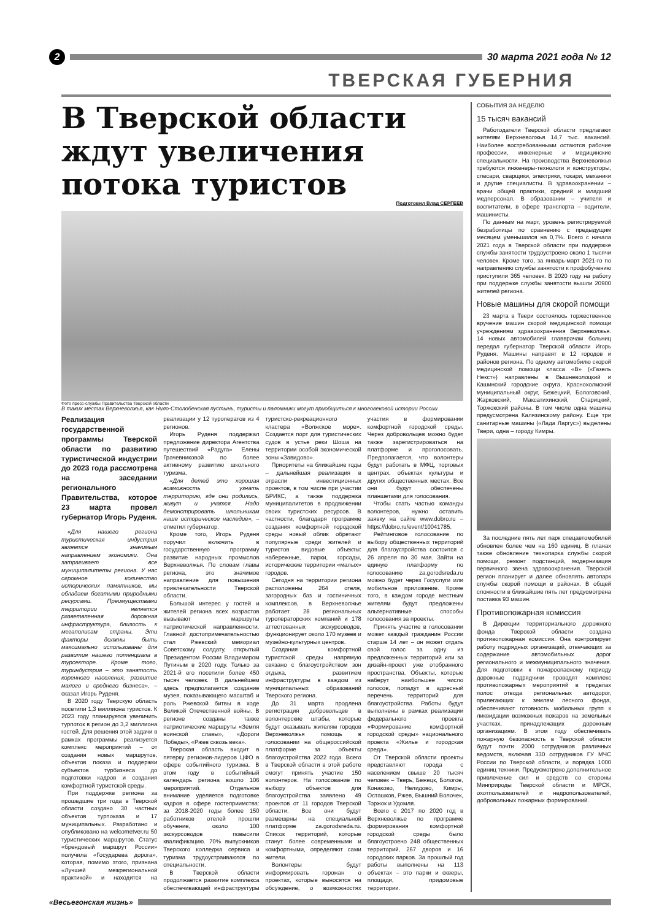2
30 марта 2021 года № 12
ТВЕРСКАЯ ГУБЕРНИЯ
В Тверской области ждут увеличения потока туристов
Подготовил Влад СЕРГЕЕВ
Фото пресс-службы Правительства Тверской области
В таких местах Верхневолжья, как Нило-Столобенская пустынь, туристы и паломники могут приобщиться к многовековой истории России
Реализация государственной программы Тверской области по развитию туристической индустрии до 2023 года рассмотрена на заседании регионального Правительства, которое 23 марта провел губернатор Игорь Руденя.
«Для нашего региона туристическая индустрия является значимым направлением экономики. Она затрагивает все муниципалитеты региона. У нас огромное количество исторических памятников, мы обладаем богатыми природными ресурсами. Преимуществами территории является разветвленная дорожная инфраструктура, близость к мегаполисам страны. Эти факторы должны быть максимально использованы для развития нашего потенциала в турсекторе. Кроме того, туриндустрия – это занятость коренного населения, развитие малого и среднего бизнеса», – сказал Игорь Руденя.
В 2020 году Тверскую область посетили 1,3 миллиона туристов. К 2023 году планируется увеличить турпоток в регион до 3,2 миллиона гостей. Для решения этой задачи в рамках программы реализуется комплекс мероприятий – от создания новых маршрутов, объектов показа и поддержки субъектов турбизнеса до подготовки кадров и создания комфортной туристской среды.
При поддержке региона за прошедшие три года в Тверской области создано 30 частных объектов турпоказа и 17 муниципальных. Разработано и опубликовано на welcometver.ru 50 туристических маршрутов. Статус «брендовый маршрут России» получила «Государева дорога», которая, помимо этого, признана «Лучшей межрегиональной практикой» и находится на реализации у 12 туроператов из 4 регионов.
Игорь Руденя поддержал предложение директора Агентства путешествий «Радуга» Елены Грачевниковой по более активному развитию школьного туризма.
«Для детей это хорошая возможность узнать территорию, где они родились, живут и учатся. Надо демонстрировать школьникам наше историческое наследие», – отметил губернатор.
Кроме того, Игорь Руденя поручил включить в государственную программу развитие народных промыслов Верхневолжья. По словам главы региона, это значимое направление для повышения привлекательности Тверской области.
Большой интерес у гостей и жителей региона всех возрастов вызывают маршруты патриотической направленности. Главной достопримечательностью стал Ржевский мемориал Советскому солдату, открытый Президентом России Владимиром Путиным в 2020 году. Только за 2021-й его посетили более 450 тысяч человек. В дальнейшем здесь предполагается создание музея, показывающего масштаб и роль Ржевской битвы в ходе Великой Отечественной войны. В регионе созданы также патриотические маршруты «Земля воинской славы», «Дороги Победы», «Ржев сквозь века».
Тверская область входит в пятерку регионов-лидеров ЦФО в сфере событийного туризма. В этом году в событийный календарь региона вошло 106 мероприятий. Отдельное внимание уделяется подготовке кадров в сфере гостеприимства: за 2018-2020 годы более 150 работников отелей прошли обучение, около 100 экскурсоводов повысили квалификацию. 70% выпускников Тверского колледжа сервиса и туризма трудоустраиваются по специальности.
В Тверской области продолжается развитие комплекса обеспечивающей инфраструктуры туристско-рекреационного кластера «Волжское море». Создается порт для туристических судов в устье реки Шоша на территории особой экономической зоны «Завидово».
Приоритеты на ближайшие годы – дальнейшая реализация в отрасли инвестиционных проектов, в том числе при участии БРИКС, а также поддержка муниципалитетов в продвижении своих туристских ресурсов. В частности, благодаря программе создания комфортной городской среды новый облик обретают популярные среди жителей и туристов видовые объекты: набережные, парки, горсады, исторические территории «малых» городов.
Сегодня на территории региона расположены 264 отеля, загородных баз и гостиничных комплексов, в Верхневолжье работает 28 региональных туроператорских компаний и 178 аттестованных экскурсоводов, функционирует около 170 музеев и музейно-культурных центров.
Создания комфортной туристской среды напрямую связано с благоустройством зон отдыха, развитием инфраструктуры в каждом из муниципальных образований Тверского региона.
До 31 марта продлена регистрация добровольцев в волонтерские штабы, которые будут оказывать жителям городов Верхневолжья помощь в голосовании на общероссийской платформе за объекты благоустройства 2022 года. Всего в Тверской области в этой работе смогут принять участие 150 волонтеров. На голосование по выбору объектов для благоустройства заявлено 49 проектов от 11 городов Тверской области. Все они будут размещены на специальной платформе za.gorodsreda.ru. Список территорий, которые станут более современными и комфортными, определяют сами жители.
Волонтеры будут информировать горожан о проектах, которые выносятся на обсуждение, о возможностях участия в формировании комфортной городской среды. Через добровольцев можно будет также зарегистрироваться на платформе и проголосовать. Предполагается, что волонтеры будут работать в МФЦ, торговых центрах, объектах культуры и других общественных местах. Все они будут обеспечены планшетами для голосования.
Чтобы стать частью команды волонтеров, нужно оставить заявку на сайте www.dobro.ru – https://dobro.ru/event/10041785.
Рейтинговое голосование по выбору общественных территорий для благоустройства состоится с 26 апреля по 30 мая. Зайти на единую платформу по голосованию za.gorodsreda.ru можно будет через Госуслуги или мобильное приложение. Кроме того, в каждом городе местным жителям будут предложены альтернативные способы голосования за проекты.
Принять участие в голосовании может каждый гражданин России старше 14 лет – он может отдать свой голос за одну из предложенных территорий или за дизайн-проект уже отобранного пространства. Объекты, которые наберут наибольшее число голосов, попадут в адресный перечень территорий для благоустройства. Работы будут выполнены в рамках реализации федерального проекта «Формирование комфортной городской среды» национального проекта «Жилье и городская среда».
От Тверской области проекты представляют города с населением свыше 20 тысяч человек – Тверь, Бежецк, Бологое, Конаково, Нелидово, Кимры, Осташков, Ржев, Вышний Волочек, Торжок и Удомля.
Всего с 2017 по 2020 год в Верхневолжье по программе формирования комфортной городской среды было благоустроено 248 общественных территорий, 267 дворов и 16 городских парков. За прошлый год работы выполнены на 113 объектах – это парки и скверы, площади, придомовые территории.
СОБЫТИЯ ЗА НЕДЕЛЮ
15 тысяч вакансий
Работодатели Тверской области предлагают жителям Верхневолжья 14,7 тыс. вакансий. Наиболее востребованными остаются рабочие профессии, инженерные и медицинские специальности. На производства Верхневолжья требуются инженеры-технологи и конструкторы, слесари, сварщики, электрики, токари, механики и другие специалисты. В здравоохранении – врачи общей практики, средний и младший медперсонал. В образовании – учителя и воспитатели, в сфере транспорта – водители, машинисты.
По данным на март, уровень регистрируемой безработицы по сравнению с предыдущим месяцем уменьшился на 0,7%. Всего с начала 2021 года в Тверской области при поддержке службы занятости трудоустроено около 1 тысячи человек. Кроме того, за январь-март 2021-го по направлению службы занятости к профобучению приступили 365 человек. В 2020 году на работу при поддержке службы занятости вышли 20900 жителей региона.
Новые машины для скорой помощи
23 марта в Твери состоялось торжественное вручение машин скорой медицинской помощи учреждениям здравоохранения Верхневолжья. 14 новых автомобилей главврачам больниц передал губернатор Тверской области Игорь Руденя. Машины направят в 12 городов и районов региона. По одному автомобилю скорой медицинской помощи класса «В» («Газель Некст») направлены в Вышневолоцкий и Кашинский городские округа, Краснохолмский муниципальный округ, Бежецкий, Бологовский, Жарковский, Максатихинский, Старицкий, Торжокский районы. В том числе одна машина предусмотрена Калязинскому району. Еще три санитарные машины («Лада Ларгус») выделены Твери, одна – городу Кимры.
За последние пять лет парк спецавтомобилей обновлен более чем на 160 единиц. В планах также обновление технопарка службы скорой помощи, ремонт подстанций, модернизация первичного звена здравоохранения. Тверской регион планирует и далее обновлять автопарк службы скорой помощи в районах. В общей сложности в ближайшие пять лет предусмотрена поставка 93 машин.
Противопожарная комиссия
В Дирекции территориального дорожного фонда Тверской области создана противопожарная комиссия. Она контролирует работу подрядных организаций, отвечающих за содержание автомобильных дорог регионального и межмуниципального значения. Для подготовки к пожароопасному периоду дорожные подрядчики проводят комплекс противопожарных мероприятий в пределах полос отвода региональных автодорог, прилегающих к землям лесного фонда, обеспечивают готовность мобильных групп к ликвидации возможных пожаров на земельных участках, принадлежащих дорожным организациям. В этом году обеспечивать пожарную безопасность в Тверской области будут почти 2000 сотрудников различных ведомств, включая 330 сотрудников ГУ МЧС России по Тверской области, и порядка 1000 единиц техники. Предусмотрено дополнительное привлечение сил и средств со стороны Минприроды Тверской области и МРСК, охотпользователей и недропользователей, добровольных пожарных формирований.
«Весьегонская жизнь»